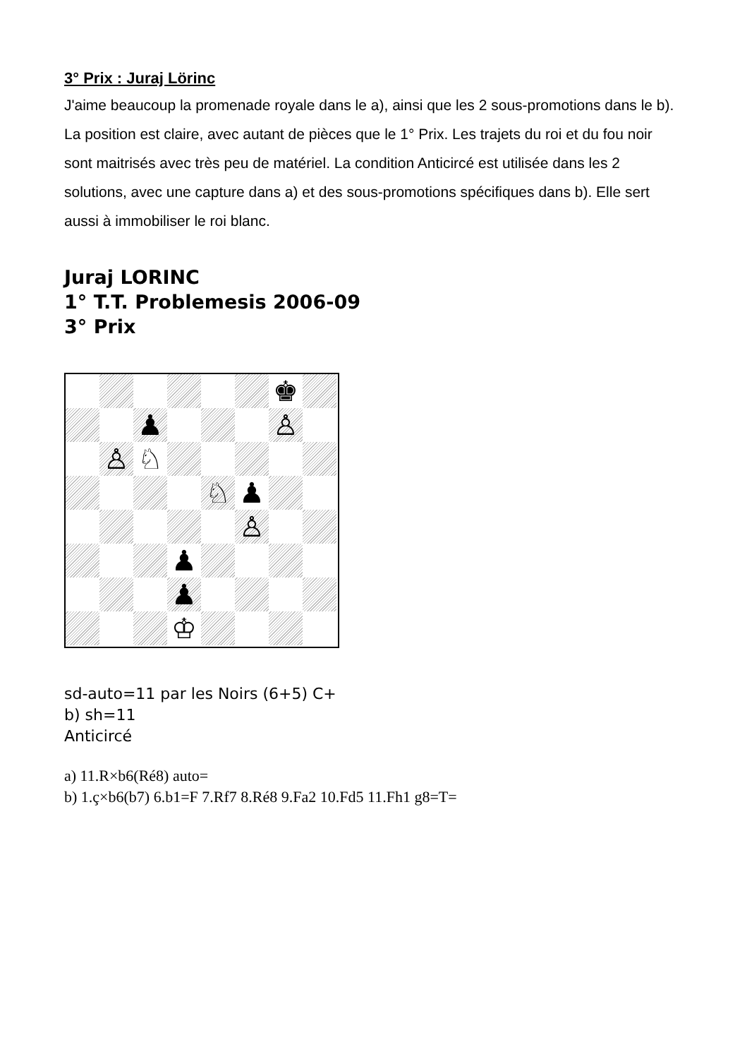3° Prix : Juraj Lörinc
J'aime beaucoup la promenade royale dans le a), ainsi que les 2 sous-promotions dans le b). La position est claire, avec autant de pièces que le 1° Prix. Les trajets du roi et du fou noir sont maitrisés avec très peu de matériel. La condition Anticircé est utilisée dans les 2 solutions, avec une capture dans a) et des sous-promotions spécifiques dans b). Elle sert aussi à immobiliser le roi blanc.
Juraj LORINC
1° T.T. Problemesis 2006-09
3° Prix
♚
♟
♙
♙
♘
♘
♟
♙
♟
♟
♔
sd-auto=11 par les Noirs (6+5) C+
b) sh=11
Anticircé
a) 11.R×b6(Ré8) auto=
b) 1.ç×b6(b7) 6.b1=F 7.Rf7 8.Ré8 9.Fa2 10.Fd5 11.Fh1 g8=T=